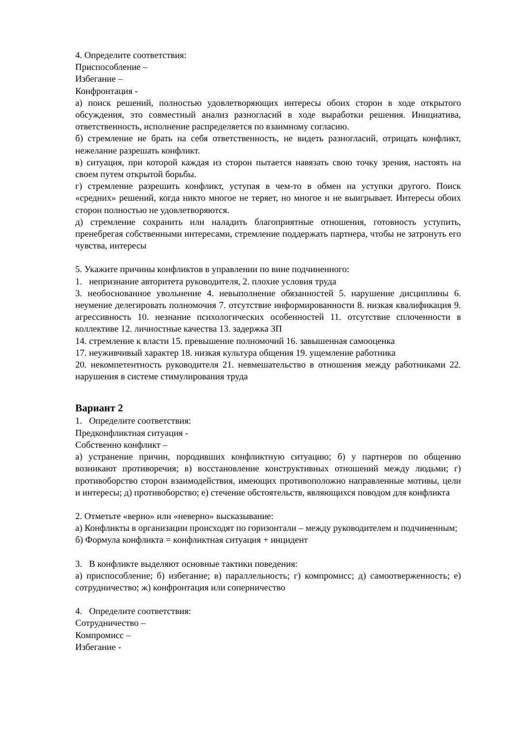4. Определите соответствия:
Приспособление –
Избегание –
Конфронтация -
а) поиск решений, полностью удовлетворяющих интересы обоих сторон в ходе открытого обсуждения, это совместный анализ разногласий в ходе выработки решения. Инициатива, ответственность, исполнение распределяется по взаимному согласию.
б) стремление не брать на себя ответственность, не видеть разногласий, отрицать конфликт, нежелание разрешать конфликт.
в) ситуация, при которой каждая из сторон пытается навязать свою точку зрения, настоять на своем путем открытой борьбы.
г) стремление разрешить конфликт, уступая в чем-то в обмен на уступки другого. Поиск «средних» решений, когда никто многое не теряет, но многое и не выигрывает. Интересы обоих сторон полностью не удовлетворяются.
д) стремление сохранить или наладить благоприятные отношения, готовность уступить, пренебрегая собственными интересами, стремление поддержать партнера, чтобы не затронуть его чувства, интересы
5. Укажите причины конфликтов в управлении по вине подчиненного:
1. непризнание авторитета руководителя, 2. плохие условия труда
3. необоснованное увольнение 4. невыполнение обязанностей 5. нарушение дисциплины 6. неумение делегировать полномочия 7. отсутствие информированности 8. низкая квалификация 9. агрессивность 10. незнание психологических особенностей 11. отсутствие сплоченности в коллективе 12. личностные качества 13. задержка ЗП
14. стремление к власти 15. превышение полномочий 16. завышенная самооценка
17. неуживчивый характер 18. низкая культура общения 19. ущемление работника
20. некомпетентность руководителя 21. невмешательство в отношения между работниками 22. нарушения в системе стимулирования труда
Вариант 2
1. Определите соответствия:
Предконфликтная ситуация -
Собственно конфликт –
а) устранение причин, породивших конфликтную ситуацию; б) у партнеров по общению возникают противоречия; в) восстановление конструктивных отношений между людьми; г) противоборство сторон взаимодействия, имеющих противоположно направленные мотивы, цели и интересы; д) противоборство; е) стечение обстоятельств, являющихся поводом для конфликта
2. Отметьте «верно» или «неверно» высказывание:
а) Конфликты в организации происходят по горизонтали – между руководителем и подчиненным;
б) Формула конфликта = конфликтная ситуация + инцидент
3. В конфликте выделяют основные тактики поведения:
а) приспособление; б) избегание; в) параллельность; г) компромисс; д) самоотверженность; е) сотрудничество; ж) конфронтация или соперничество
4. Определите соответствия:
Сотрудничество –
Компромисс –
Избегание -